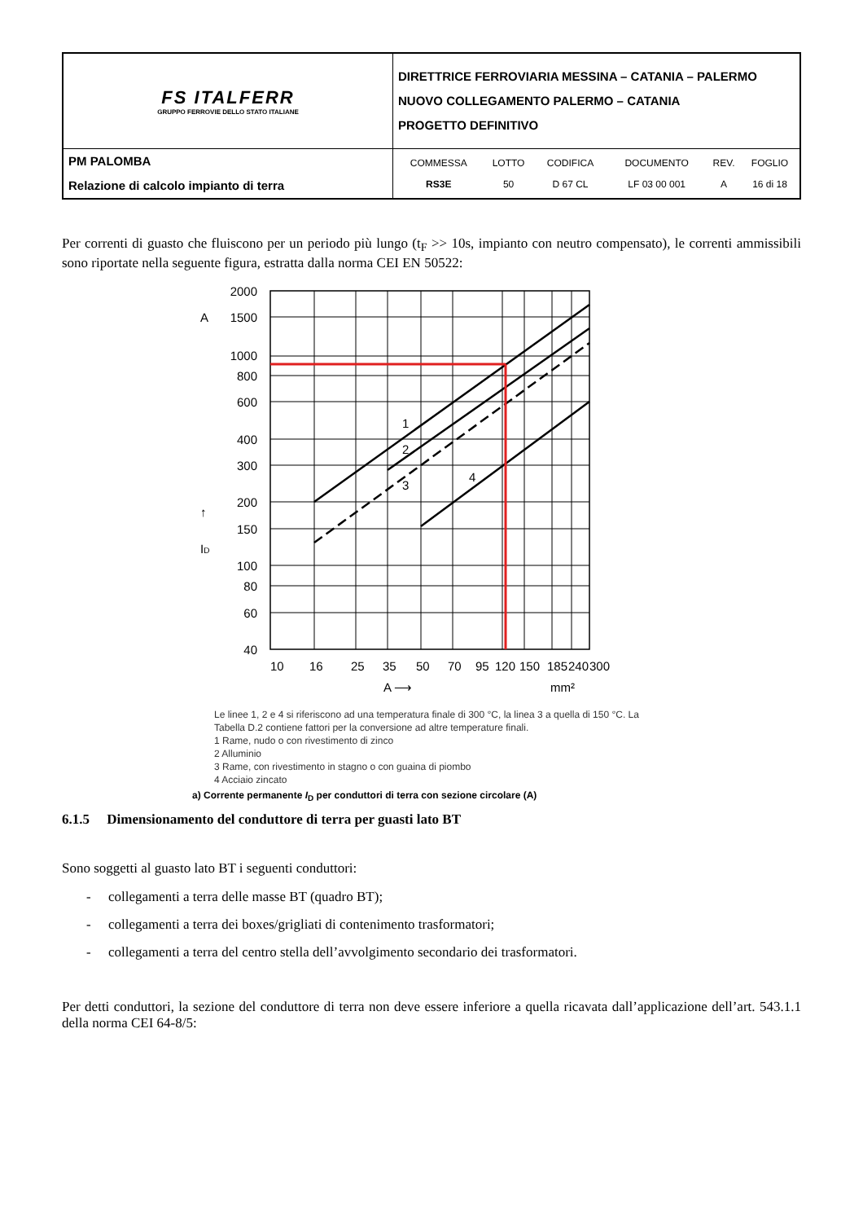| FS ITALFERR GRUPPO FERROVIE DELLO STATO ITALIANE | DIRETTRICE FERROVIARIA MESSINA – CATANIA – PALERMO NUOVO COLLEGAMENTO PALERMO – CATANIA PROGETTO DEFINITIVO |
| PM PALOMBA Relazione di calcolo impianto di terra | / COMMESSA / LOTTO / CODIFICA / DOCUMENTO / REV. / FOGLIO / / RS3E / 50 / D 67 CL / LF 03 00 001 / A / 16 di 18 / |
Per correnti di guasto che fluiscono per un periodo più lungo (t<sub>F</sub> >> 10s, impianto con neutro compensato), le correnti ammissibili sono riportate nella seguente figura, estratta dalla norma CEI EN 50522:
2000
1500
1000
800
600
400
300
200
150
100
80
60
40
A
ID
↑
10
16
25
35
50
70
95
120
150
185
240
300
A ⟶
mm²
1
2
3
4
Le linee 1, 2 e 4 si riferiscono ad una temperatura finale di 300 °C, la linea 3 a quella di 150 °C. La Tabella D.2 contiene fattori per la conversione ad altre temperature finali.
1 Rame, nudo o con rivestimento di zinco
2 Alluminio
3 Rame, con rivestimento in stagno o con guaina di piombo
4 Acciaio zincato
a) Corrente permanente I<sub>D</sub> per conduttori di terra con sezione circolare (A)
6.1.5 Dimensionamento del conduttore di terra per guasti lato BT
Sono soggetti al guasto lato BT i seguenti conduttori:
- collegamenti a terra delle masse BT (quadro BT);
- collegamenti a terra dei boxes/grigliati di contenimento trasformatori;
- collegamenti a terra del centro stella dell’avvolgimento secondario dei trasformatori.
Per detti conduttori, la sezione del conduttore di terra non deve essere inferiore a quella ricavata dall’applicazione dell’art. 543.1.1 della norma CEI 64-8/5: